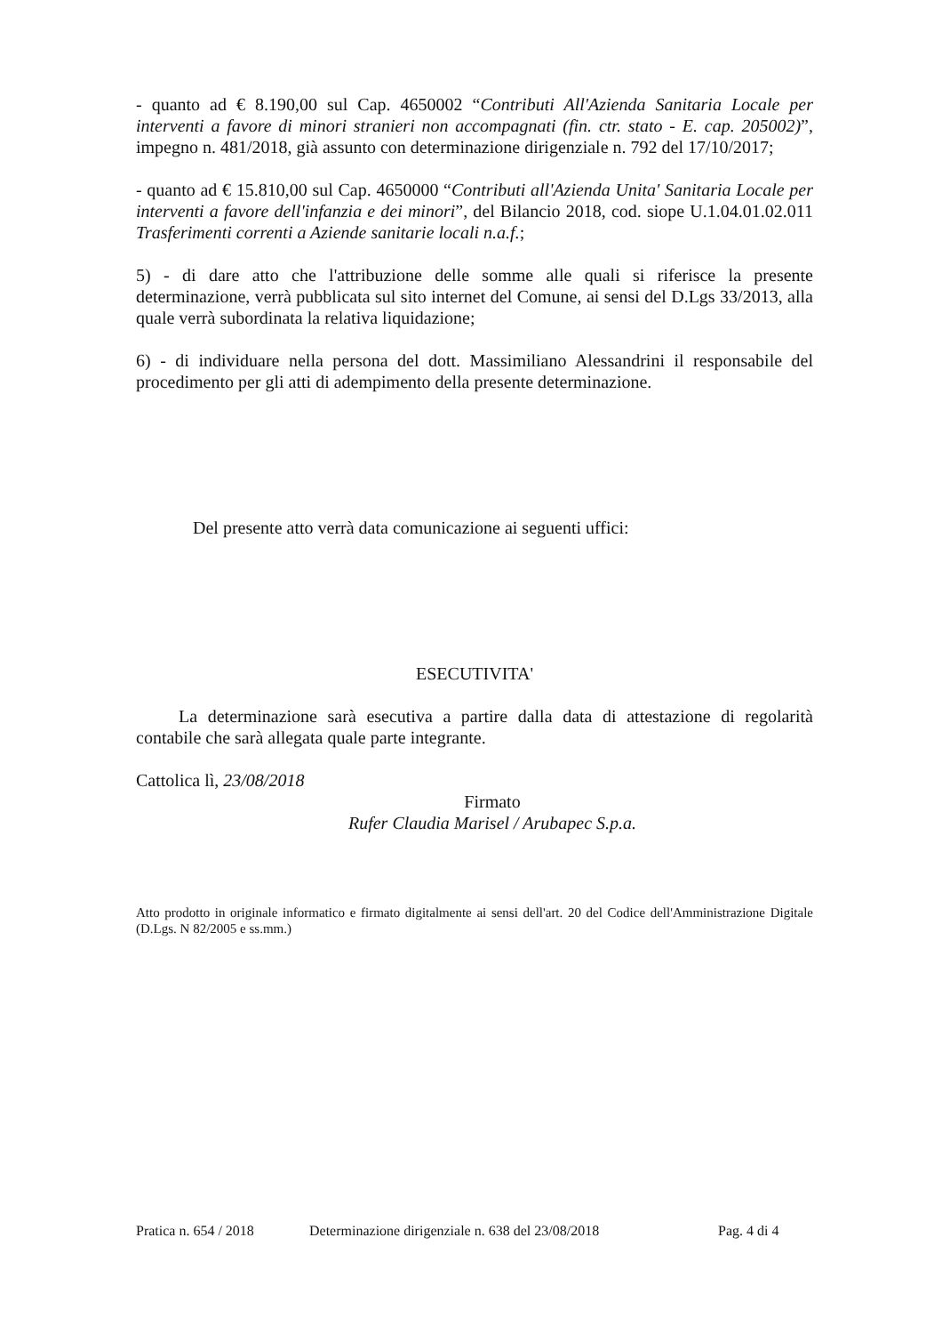- quanto ad € 8.190,00 sul Cap. 4650002 “Contributi All'Azienda Sanitaria Locale per interventi a favore di minori stranieri non accompagnati (fin. ctr. stato - E. cap. 205002)”, impegno n. 481/2018, già assunto con determinazione dirigenziale n. 792 del 17/10/2017;
- quanto ad € 15.810,00 sul Cap. 4650000 “Contributi all'Azienda Unita' Sanitaria Locale per interventi a favore dell'infanzia e dei minori”, del Bilancio 2018, cod. siope U.1.04.01.02.011 Trasferimenti correnti a Aziende sanitarie locali n.a.f.;
5) - di dare atto che l'attribuzione delle somme alle quali si riferisce la presente determinazione, verrà pubblicata sul sito internet del Comune, ai sensi del D.Lgs 33/2013, alla quale verrà subordinata la relativa liquidazione;
6) - di individuare nella persona del dott. Massimiliano Alessandrini il responsabile del procedimento per gli atti di adempimento della presente determinazione.
Del presente atto verrà data comunicazione ai seguenti uffici:
ESECUTIVITA'
La determinazione sarà esecutiva a partire dalla data di attestazione di regolarità contabile che sarà allegata quale parte integrante.
Cattolica lì, 23/08/2018
Firmato
Rufer Claudia Marisel / Arubapec S.p.a.
Atto prodotto in originale informatico e firmato digitalmente ai sensi dell'art. 20 del Codice dell'Amministrazione Digitale (D.Lgs. N 82/2005 e ss.mm.)
Pratica n. 654 / 2018 Determinazione dirigenziale n. 638 del 23/08/2018 Pag. 4 di 4